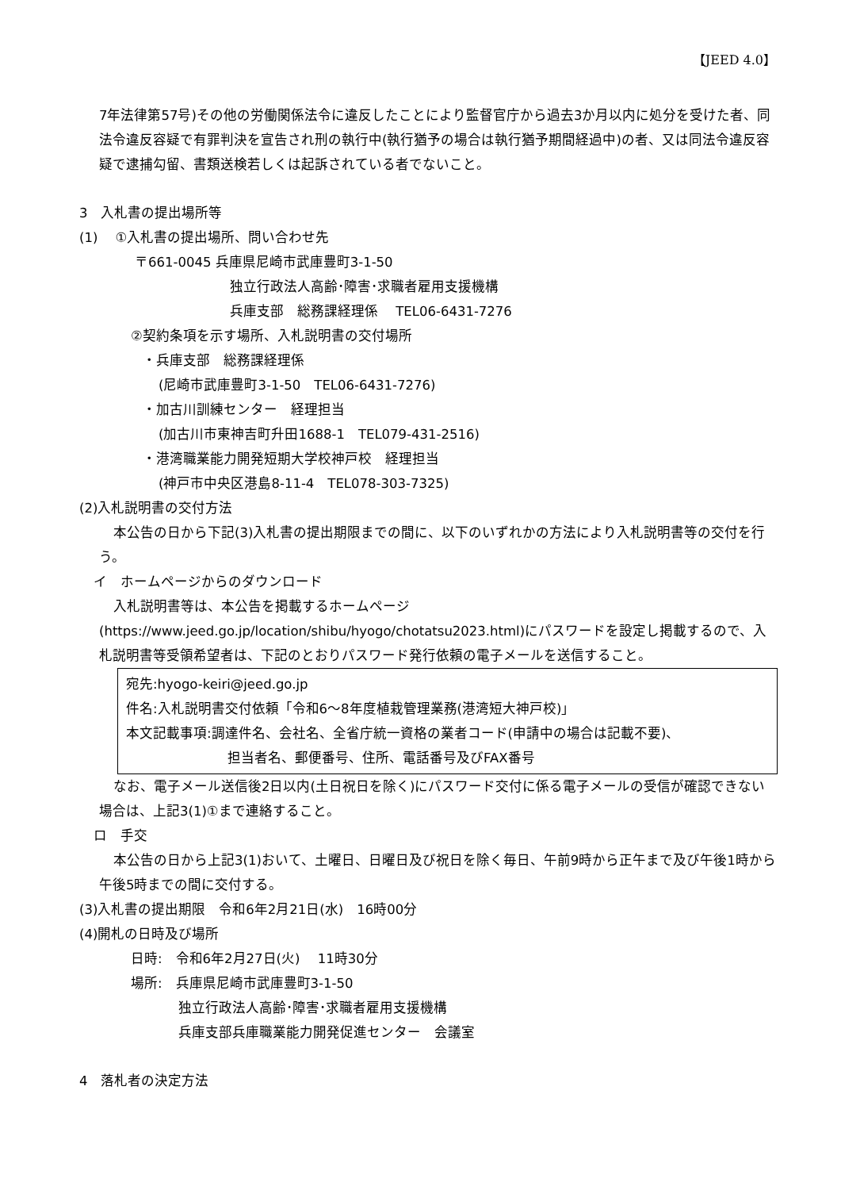【JEED 4.0】
7年法律第57号)その他の労働関係法令に違反したことにより監督官庁から過去3か月以内に処分を受けた者、同法令違反容疑で有罪判決を宣告され刑の執行中(執行猶予の場合は執行猶予期間経過中)の者、又は同法令違反容疑で逮捕勾留、書類送検若しくは起訴されている者でないこと。
3　入札書の提出場所等
(1)　 ①入札書の提出場所、問い合わせ先
〒661-0045 兵庫県尼崎市武庫豊町3-1-50
独立行政法人高齢･障害･求職者雇用支援機構
兵庫支部　総務課経理係　 TEL06-6431-7276
②契約条項を示す場所、入札説明書の交付場所
・兵庫支部　総務課経理係
(尼崎市武庫豊町3-1-50　TEL06-6431-7276)
・加古川訓練センター　経理担当
(加古川市東神吉町升田1688-1　TEL079-431-2516)
・港湾職業能力開発短期大学校神戸校　経理担当
(神戸市中央区港島8-11-4　TEL078-303-7325)
(2)入札説明書の交付方法
本公告の日から下記(3)入札書の提出期限までの間に、以下のいずれかの方法により入札説明書等の交付を行う。
イ　ホームページからのダウンロード
入札説明書等は、本公告を掲載するホームページ(https://www.jeed.go.jp/location/shibu/hyogo/chotatsu2023.html)にパスワードを設定し掲載するので、入札説明書等受領希望者は、下記のとおりパスワード発行依頼の電子メールを送信すること。
宛先:hyogo-keiri@jeed.go.jp
件名:入札説明書交付依頼「令和6～8年度植栽管理業務(港湾短大神戸校)」
本文記載事項:調達件名、会社名、全省庁統一資格の業者コード(申請中の場合は記載不要)、
担当者名、郵便番号、住所、電話番号及びFAX番号
なお、電子メール送信後2日以内(土日祝日を除く)にパスワード交付に係る電子メールの受信が確認できない場合は、上記3(1)①まで連絡すること。
ロ　手交
本公告の日から上記3(1)おいて、土曜日、日曜日及び祝日を除く毎日、午前9時から正午まで及び午後1時から午後5時までの間に交付する。
(3)入札書の提出期限　令和6年2月21日(水)　16時00分
(4)開札の日時及び場所
日時:　令和6年2月27日(火)　 11時30分
場所:　兵庫県尼崎市武庫豊町3-1-50
独立行政法人高齢･障害･求職者雇用支援機構
兵庫支部兵庫職業能力開発促進センター　会議室
4　落札者の決定方法